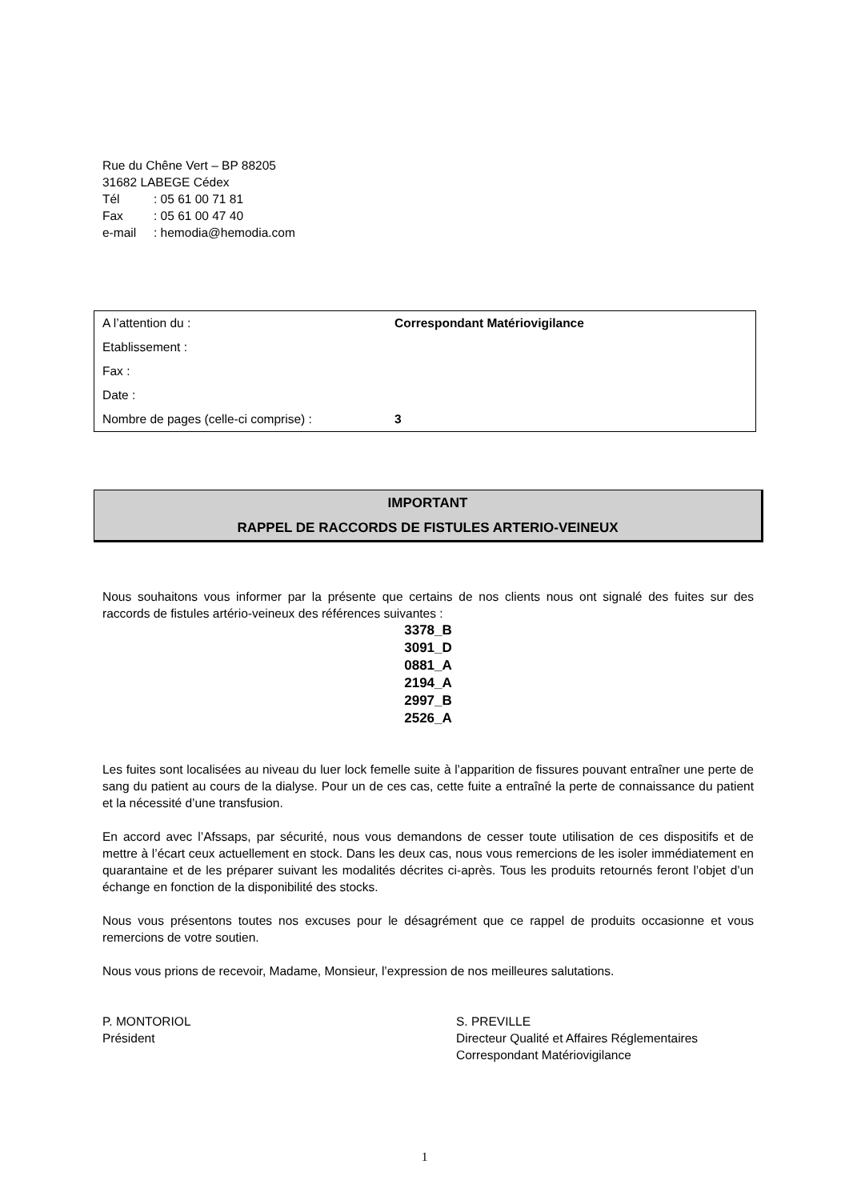Rue du Chêne Vert – BP 88205
31682 LABEGE Cédex
Tél: 05 61 00 71 81
Fax: 05 61 00 47 40
e-mail: hemodia@hemodia.com
| A l’attention du : | Correspondant Matériovigilance |
| Etablissement : | |
| Fax : | |
| Date : | |
| Nombre de pages (celle-ci comprise) : | 3 |
IMPORTANT
RAPPEL DE RACCORDS DE FISTULES ARTERIO-VEINEUX
Nous souhaitons vous informer par la présente que certains de nos clients nous ont signalé des fuites sur des raccords de fistules artério-veineux des références suivantes :
3378_B
3091_D
0881_A
2194_A
2997_B
2526_A
Les fuites sont localisées au niveau du luer lock femelle suite à l’apparition de fissures pouvant entraîner une perte de sang du patient au cours de la dialyse. Pour un de ces cas, cette fuite a entraîné la perte de connaissance du patient et la nécessité d’une transfusion.
En accord avec l’Afssaps, par sécurité, nous vous demandons de cesser toute utilisation de ces dispositifs et de mettre à l’écart ceux actuellement en stock. Dans les deux cas, nous vous remercions de les isoler immédiatement en quarantaine et de les préparer suivant les modalités décrites ci-après. Tous les produits retournés feront l’objet d’un échange en fonction de la disponibilité des stocks.
Nous vous présentons toutes nos excuses pour le désagrément que ce rappel de produits occasionne et vous remercions de votre soutien.
Nous vous prions de recevoir, Madame, Monsieur, l’expression de nos meilleures salutations.
P. MONTORIOL
Président
S. PREVILLE
Directeur Qualité et Affaires Réglementaires
Correspondant Matériovigilance
1